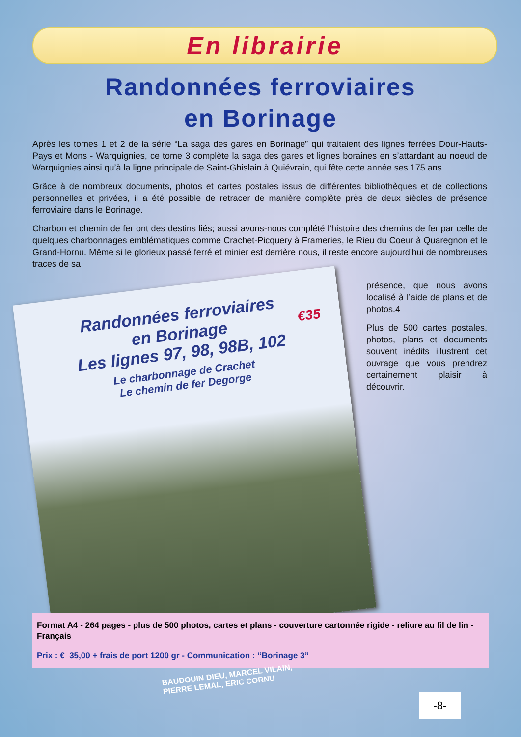En librairie
Randonnées ferroviaires
en Borinage
Après les tomes 1 et 2 de la série “La saga des gares en Borinage” qui traitaient des lignes ferrées Dour-Hauts-Pays et Mons - Warquignies, ce tome 3 complète la saga des gares et lignes boraines en s’attardant au noeud de Warquignies ainsi qu’à la ligne principale de Saint-Ghislain à Quiévrain, qui fête cette année ses 175 ans.
Grâce à de nombreux documents, photos et cartes postales issus de différentes bibliothèques et de collections personnelles et privées, il a été possible de retracer de manière complète près de deux siècles de présence ferroviaire dans le Borinage.
Charbon et chemin de fer ont des destins liés; aussi avons-nous complété l’histoire des chemins de fer par celle de quelques charbonnages emblématiques comme Crachet-Picquery à Frameries, le Rieu du Coeur à Quaregnon et le Grand-Hornu. Même si le glorieux passé ferré et minier est derrière nous, il reste encore aujourd’hui de nombreuses traces de sa
Randonnées ferroviaires
en Borinage
Les lignes 97, 98, 98B, 102
Le charbonnage de Crachet
Le chemin de fer Degorge
€35
présence, que nous avons localisé à l’aide de plans et de photos.4
Plus de 500 cartes postales, photos, plans et documents souvent inédits illustrent cet ouvrage que vous prendrez certainement plaisir à découvrir.
Format A4 - 264 pages - plus de 500 photos, cartes et plans - couverture cartonnée rigide - reliure au fil de lin - Français
Prix : € 35,00 + frais de port 1200 gr - Communication : “Borinage 3”
BAUDOUIN DIEU, MARCEL VILAIN,
PIERRE LEMAL, ERIC CORNU
-8-